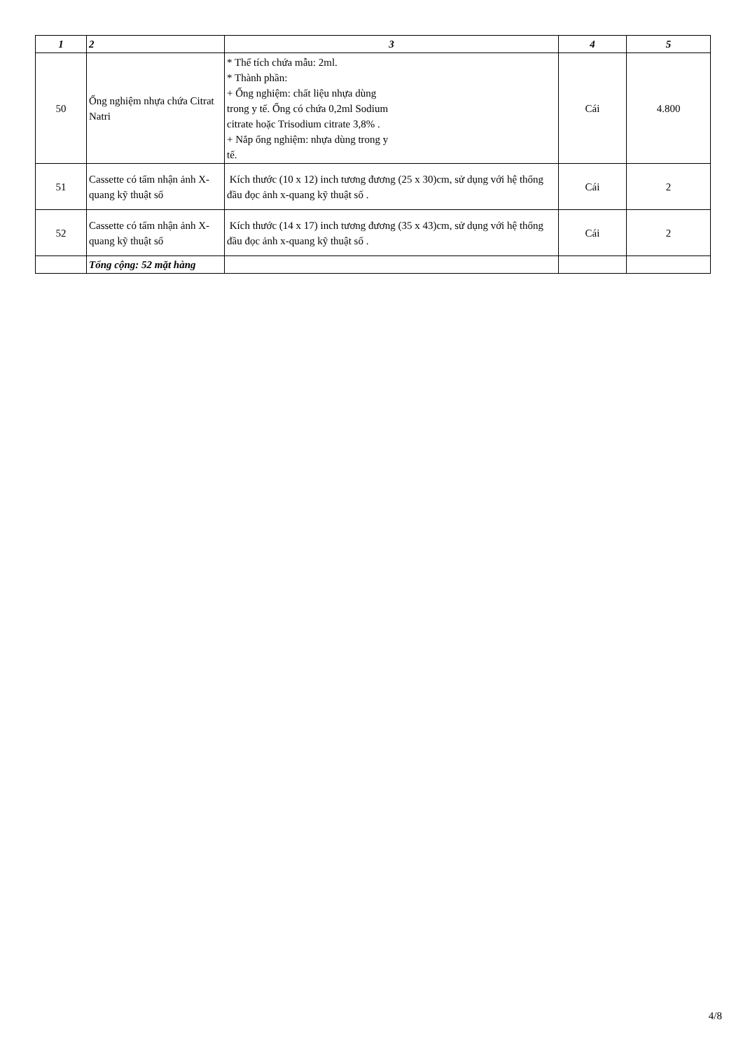| 1 | 2 | 3 | 4 | 5 |
| --- | --- | --- | --- | --- |
| 50 | Ống nghiệm nhựa chứa Citrat Natri | * Thể tích chứa mẫu: 2ml. * Thành phần: + Ống nghiệm: chất liệu nhựa dùng trong y tế. Ống có chứa 0,2ml Sodium citrate hoặc Trisodium citrate 3,8% . + Nắp ống nghiệm: nhựa dùng trong y tế. | Cái | 4.800 |
| 51 | Cassette có tấm nhận ảnh X-quang kỹ thuật số | Kích thước (10 x 12) inch tương đương (25 x 30)cm, sử dụng với hệ thống đầu đọc ảnh x-quang kỹ thuật số . | Cái | 2 |
| 52 | Cassette có tấm nhận ảnh X-quang kỹ thuật số | Kích thước (14 x 17) inch tương đương (35 x 43)cm, sử dụng với hệ thống đầu đọc ảnh x-quang kỹ thuật số . | Cái | 2 |
| | Tổng cộng: 52 mặt hàng | | | |
4/8